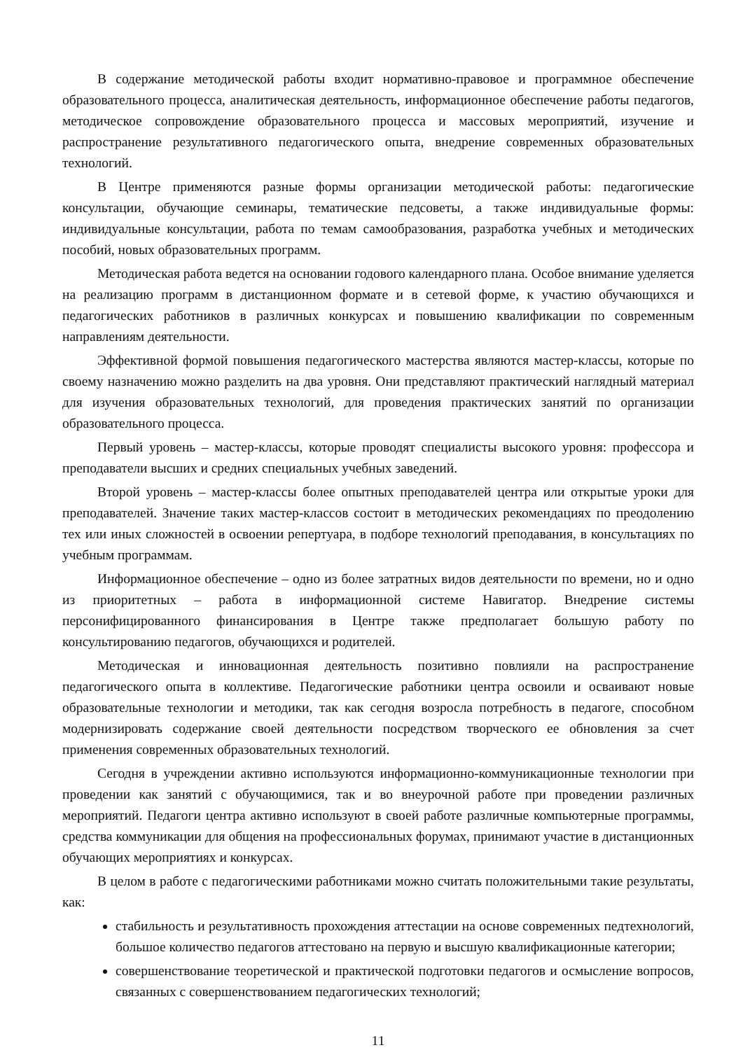В содержание методической работы входит нормативно-правовое и программное обеспечение образовательного процесса, аналитическая деятельность, информационное обеспечение работы педагогов, методическое сопровождение образовательного процесса и массовых мероприятий, изучение и распространение результативного педагогического опыта, внедрение современных образовательных технологий.
В Центре применяются разные формы организации методической работы: педагогические консультации, обучающие семинары, тематические педсоветы, а также индивидуальные формы: индивидуальные консультации, работа по темам самообразования, разработка учебных и методических пособий, новых образовательных программ.
Методическая работа ведется на основании годового календарного плана. Особое внимание уделяется на реализацию программ в дистанционном формате и в сетевой форме, к участию обучающихся и педагогических работников в различных конкурсах и повышению квалификации по современным направлениям деятельности.
Эффективной формой повышения педагогического мастерства являются мастер-классы, которые по своему назначению можно разделить на два уровня. Они представляют практический наглядный материал для изучения образовательных технологий, для проведения практических занятий по организации образовательного процесса.
Первый уровень – мастер-классы, которые проводят специалисты высокого уровня: профессора и преподаватели высших и средних специальных учебных заведений.
Второй уровень – мастер-классы более опытных преподавателей центра или открытые уроки для преподавателей. Значение таких мастер-классов состоит в методических рекомендациях по преодолению тех или иных сложностей в освоении репертуара, в подборе технологий преподавания, в консультациях по учебным программам.
Информационное обеспечение – одно из более затратных видов деятельности по времени, но и одно из приоритетных – работа в информационной системе Навигатор. Внедрение системы персонифицированного финансирования в Центре также предполагает большую работу по консультированию педагогов, обучающихся и родителей.
Методическая и инновационная деятельность позитивно повлияли на распространение педагогического опыта в коллективе. Педагогические работники центра освоили и осваивают новые образовательные технологии и методики, так как сегодня возросла потребность в педагоге, способном модернизировать содержание своей деятельности посредством творческого ее обновления за счет применения современных образовательных технологий.
Сегодня в учреждении активно используются информационно-коммуникационные технологии при проведении как занятий с обучающимися, так и во внеурочной работе при проведении различных мероприятий. Педагоги центра активно используют в своей работе различные компьютерные программы, средства коммуникации для общения на профессиональных форумах, принимают участие в дистанционных обучающих мероприятиях и конкурсах.
В целом в работе с педагогическими работниками можно считать положительными такие результаты, как:
стабильность и результативность прохождения аттестации на основе современных педтехнологий, большое количество педагогов аттестовано на первую и высшую квалификационные категории;
совершенствование теоретической и практической подготовки педагогов и осмысление вопросов, связанных с совершенствованием педагогических технологий;
11